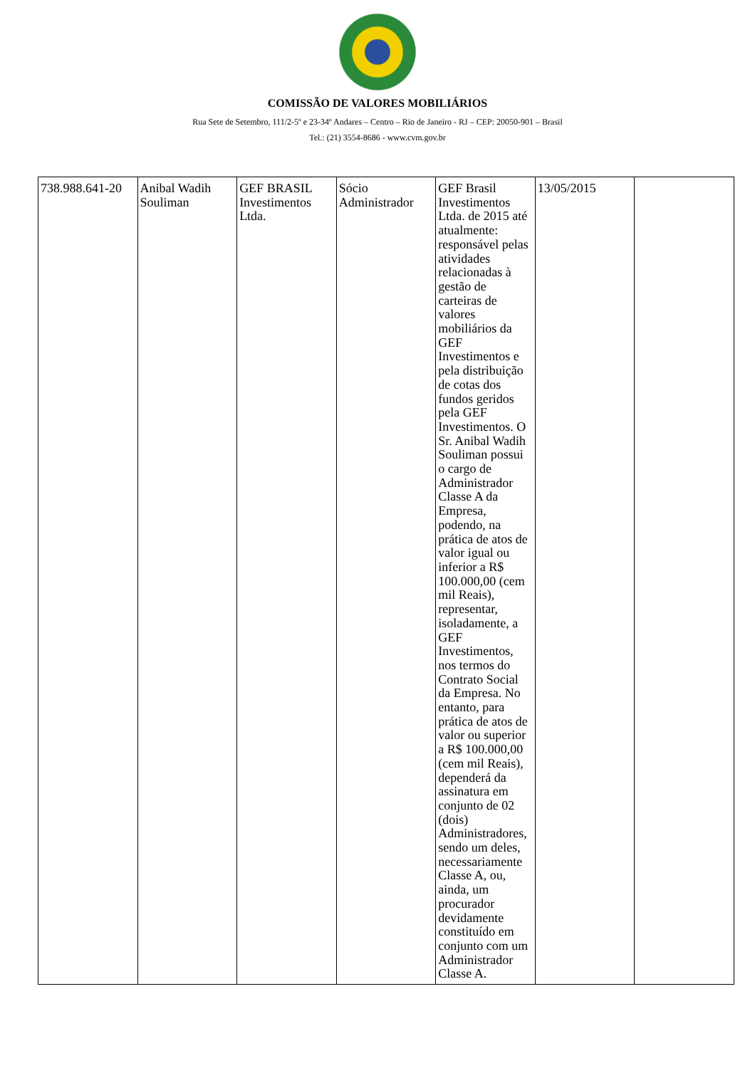COMISSÃO DE VALORES MOBILIÁRIOS
Rua Sete de Setembro, 111/2-5º e 23-34º Andares – Centro – Rio de Janeiro - RJ – CEP: 20050-901 – Brasil
Tel.: (21) 3554-8686 - www.cvm.gov.br
| 738.988.641-20 | Anibal Wadih Souliman | GEF BRASIL Investimentos Ltda. | Sócio Administrador | GEF Brasil Investimentos Ltda. de 2015 até atualmente: responsável pelas atividades relacionadas à gestão de carteiras de valores mobiliários da GEF Investimentos e pela distribuição de cotas dos fundos geridos pela GEF Investimentos. O Sr. Anibal Wadih Souliman possui o cargo de Administrador Classe A da Empresa, podendo, na prática de atos de valor igual ou inferior a R$ 100.000,00 (cem mil Reais), representar, isoladamente, a GEF Investimentos, nos termos do Contrato Social da Empresa. No entanto, para prática de atos de valor ou superior a R$ 100.000,00 (cem mil Reais), dependerá da assinatura em conjunto de 02 (dois) Administradores, sendo um deles, necessariamente Classe A, ou, ainda, um procurador devidamente constituído em conjunto com um Administrador Classe A. | 13/05/2015 | |